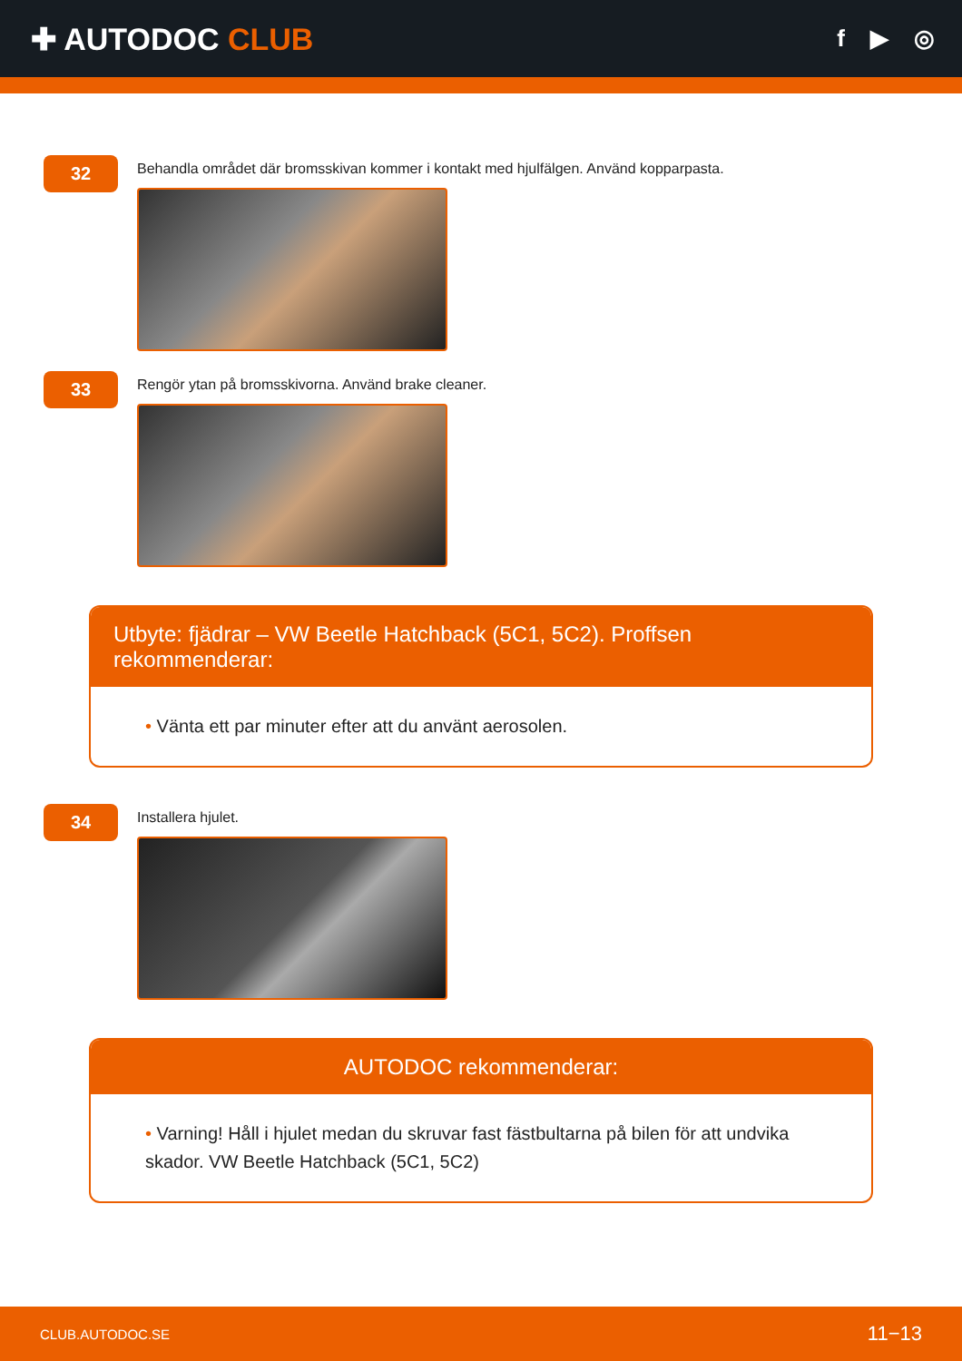✚ AUTODOC CLUB
f ▶ ◎
32
Behandla området där bromsskivan kommer i kontakt med hjulfälgen. Använd kopparpasta.
33
Rengör ytan på bromsskivorna. Använd brake cleaner.
Utbyte: fjädrar – VW Beetle Hatchback (5C1, 5C2). Proffsen rekommenderar:
• Vänta ett par minuter efter att du använt aerosolen.
34
Installera hjulet.
AUTODOC rekommenderar:
• Varning! Håll i hjulet medan du skruvar fast fästbultarna på bilen för att undvika skador. VW Beetle Hatchback (5C1, 5C2)
CLUB.AUTODOC.SE 11−13